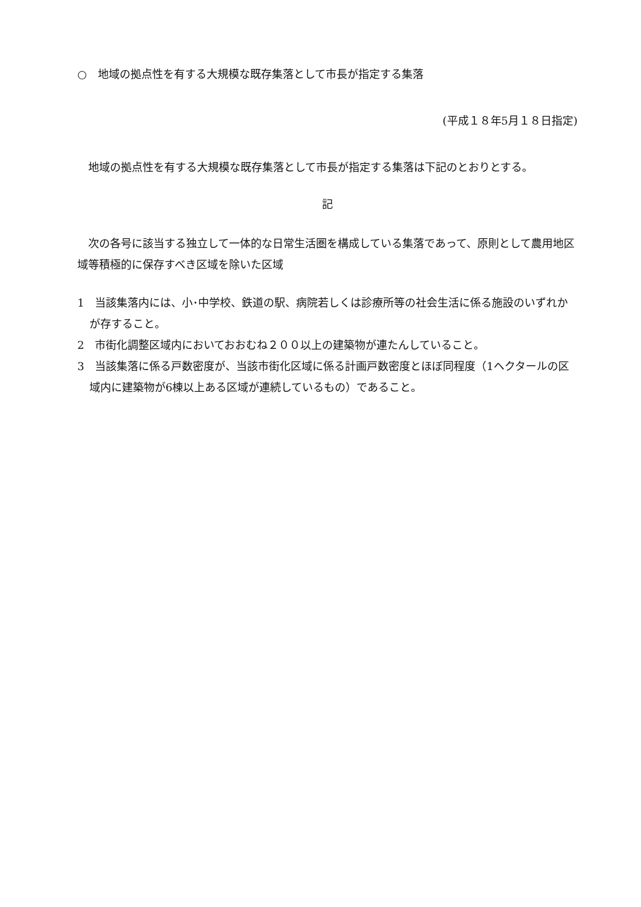○　地域の拠点性を有する大規模な既存集落として市長が指定する集落
(平成１８年5月１８日指定)
地域の拠点性を有する大規模な既存集落として市長が指定する集落は下記のとおりとする。
記
次の各号に該当する独立して一体的な日常生活圏を構成している集落であって、原則として農用地区域等積極的に保存すべき区域を除いた区域
1　当該集落内には、小･中学校、鉄道の駅、病院若しくは診療所等の社会生活に係る施設のいずれかが存すること。
2　市街化調整区域内においておおむね２００以上の建築物が連たんしていること。
3　当該集落に係る戸数密度が、当該市街化区域に係る計画戸数密度とほぼ同程度（1ヘクタールの区域内に建築物が6棟以上ある区域が連続しているもの）であること。